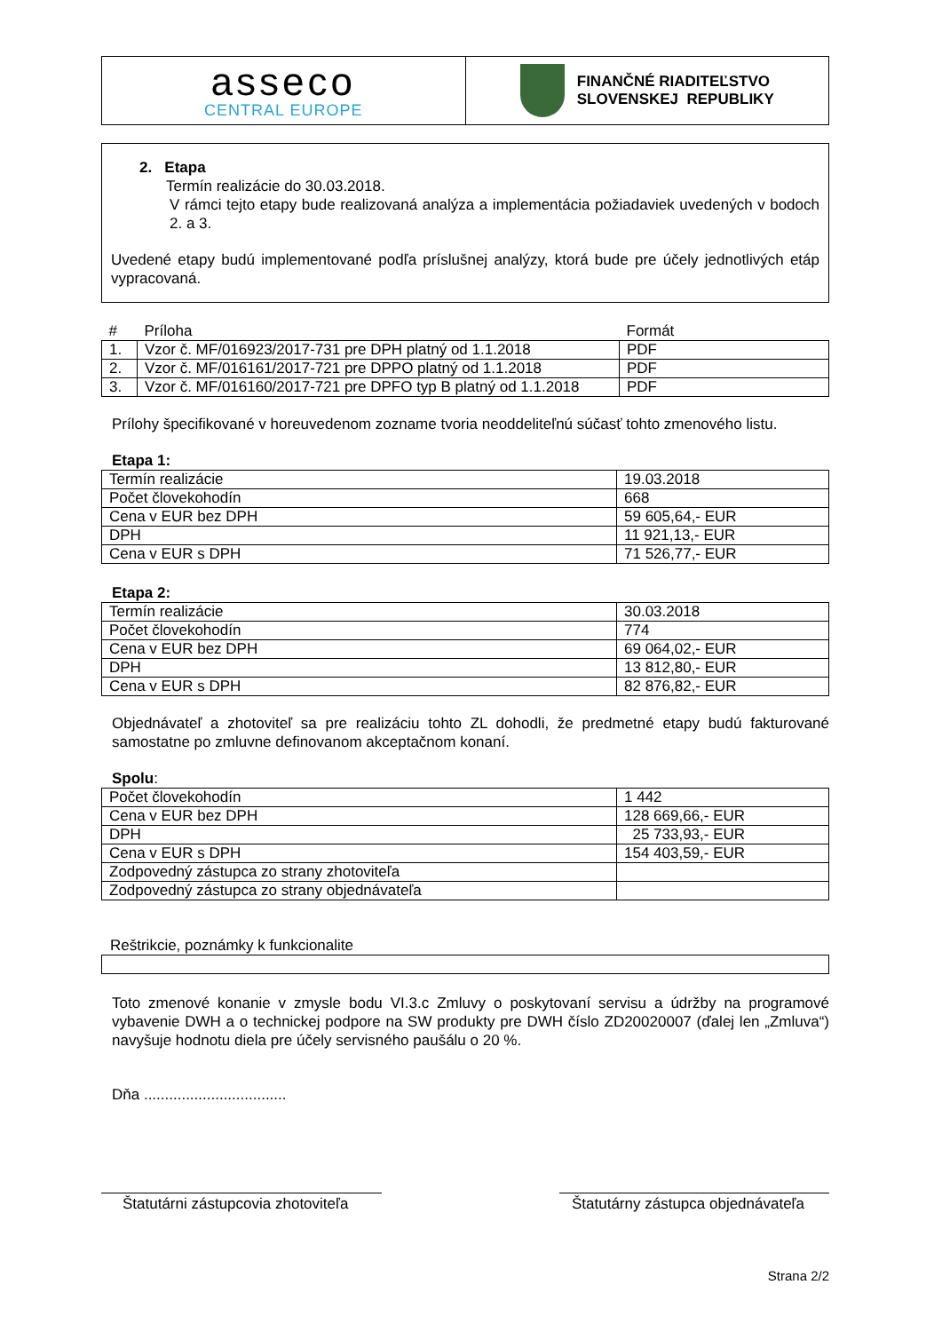| asseco CENTRAL EUROPE | FINANČNÉ RIADITEĽSTVO SLOVENSKEJ REPUBLIKY |
2. Etapa
Termín realizácie do 30.03.2018.
V rámci tejto etapy bude realizovaná analýza a implementácia požiadaviek uvedených v bodoch 2. a 3.
Uvedené etapy budú implementované podľa príslušnej analýzy, ktorá bude pre účely jednotlivých etáp vypracovaná.
| # | Príloha | Formát |
| --- | --- | --- |
| 1. | Vzor č. MF/016923/2017-731 pre DPH platný od 1.1.2018 | PDF |
| 2. | Vzor č. MF/016161/2017-721 pre DPPO platný od 1.1.2018 | PDF |
| 3. | Vzor č. MF/016160/2017-721 pre DPFO typ B platný od 1.1.2018 | PDF |
Prílohy špecifikované v horeuvedenom zozname tvoria neoddeliteľnú súčasť tohto zmenového listu.
Etapa 1:
| Termín realizácie | 19.03.2018 |
| Počet človekohodín | 668 |
| Cena v EUR bez DPH | 59 605,64,- EUR |
| DPH | 11 921,13,- EUR |
| Cena v EUR s DPH | 71 526,77,- EUR |
Etapa 2:
| Termín realizácie | 30.03.2018 |
| Počet človekohodín | 774 |
| Cena v EUR bez DPH | 69 064,02,- EUR |
| DPH | 13 812,80,- EUR |
| Cena v EUR s DPH | 82 876,82,- EUR |
Objednávateľ a zhotoviteľ sa pre realizáciu tohto ZL dohodli, že predmetné etapy budú fakturované samostatne po zmluvne definovanom akceptačnom konaní.
Spolu:
| Počet človekohodín | 1 442 |
| Cena v EUR bez DPH | 128 669,66,- EUR |
| DPH | 25 733,93,- EUR |
| Cena v EUR s DPH | 154 403,59,- EUR |
| Zodpovedný zástupca zo strany zhotoviteľa | |
| Zodpovedný zástupca zo strany objednávateľa | |
Reštrikcie, poznámky k funkcionalite
Toto zmenové konanie v zmysle bodu VI.3.c Zmluvy o poskytovaní servisu a údržby na programové vybavenie DWH a o technickej podpore na SW produkty pre DWH číslo ZD20020007 (ďalej len „Zmluva“) navyšuje hodnotu diela pre účely servisného paušálu o 20 %.
Dňa ..................................
Štatutárni zástupcovia zhotoviteľa
Štatutárny zástupca objednávateľa
Strana 2/2